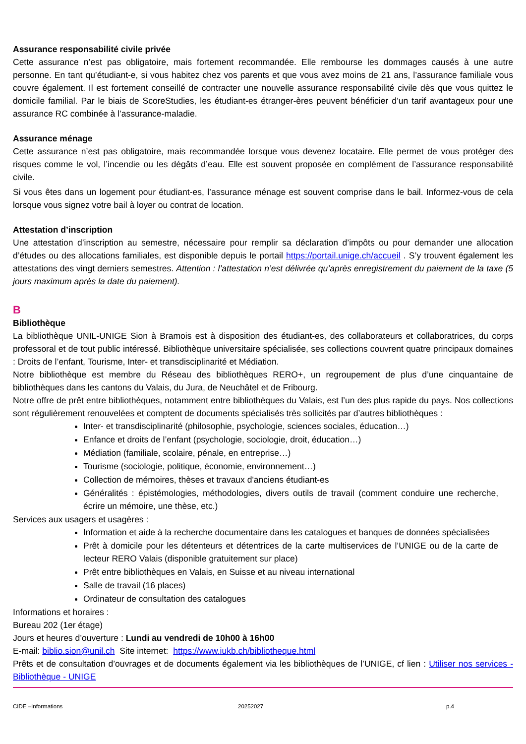Assurance responsabilité civile privée
Cette assurance n’est pas obligatoire, mais fortement recommandée. Elle rembourse les dommages causés à une autre personne. En tant qu’étudiant-e, si vous habitez chez vos parents et que vous avez moins de 21 ans, l’assurance familiale vous couvre également. Il est fortement conseillé de contracter une nouvelle assurance responsabilité civile dès que vous quittez le domicile familial. Par le biais de ScoreStudies, les étudiant-es étranger-ères peuvent bénéficier d’un tarif avantageux pour une assurance RC combinée à l’assurance-maladie.
Assurance ménage
Cette assurance n’est pas obligatoire, mais recommandée lorsque vous devenez locataire. Elle permet de vous protéger des risques comme le vol, l’incendie ou les dégâts d’eau. Elle est souvent proposée en complément de l’assurance responsabilité civile.
Si vous êtes dans un logement pour étudiant-es, l’assurance ménage est souvent comprise dans le bail. Informez-vous de cela lorsque vous signez votre bail à loyer ou contrat de location.
Attestation d’inscription
Une attestation d’inscription au semestre, nécessaire pour remplir sa déclaration d’impôts ou pour demander une allocation d’études ou des allocations familiales, est disponible depuis le portail https://portail.unige.ch/accueil . S’y trouvent également les attestations des vingt derniers semestres. Attention : l’attestation n’est délivrée qu’après enregistrement du paiement de la taxe (5 jours maximum après la date du paiement).
B
Bibliothèque
La bibliothèque UNIL-UNIGE Sion à Bramois est à disposition des étudiant-es, des collaborateurs et collaboratrices, du corps professoral et de tout public intéressé. Bibliothèque universitaire spécialisée, ses collections couvrent quatre principaux domaines : Droits de l’enfant, Tourisme, Inter- et transdisciplinarité et Médiation.
Notre bibliothèque est membre du Réseau des bibliothèques RERO+, un regroupement de plus d’une cinquantaine de bibliothèques dans les cantons du Valais, du Jura, de Neuchâtel et de Fribourg.
Notre offre de prêt entre bibliothèques, notamment entre bibliothèques du Valais, est l’un des plus rapide du pays. Nos collections sont régulièrement renouvelées et comptent de documents spécialisés très sollicités par d’autres bibliothèques :
Inter- et transdisciplinarité (philosophie, psychologie, sciences sociales, éducation…)
Enfance et droits de l’enfant (psychologie, sociologie, droit, éducation…)
Médiation (familiale, scolaire, pénale, en entreprise…)
Tourisme (sociologie, politique, économie, environnement…)
Collection de mémoires, thèses et travaux d'anciens étudiant-es
Généralités : épistémologies, méthodologies, divers outils de travail (comment conduire une recherche, écrire un mémoire, une thèse, etc.)
Services aux usagers et usagères :
Information et aide à la recherche documentaire dans les catalogues et banques de données spécialisées
Prêt à domicile pour les détenteurs et détentrices de la carte multiservices de l’UNIGE ou de la carte de lecteur RERO Valais (disponible gratuitement sur place)
Prêt entre bibliothèques en Valais, en Suisse et au niveau international
Salle de travail (16 places)
Ordinateur de consultation des catalogues
Informations et horaires :
Bureau 202 (1er étage)
Jours et heures d’ouverture : Lundi au vendredi de 10h00 à 16h00
E-mail: biblio.sion@unil.ch Site internet: https://www.iukb.ch/bibliotheque.html
Prêts et de consultation d’ouvrages et de documents également via les bibliothèques de l’UNIGE, cf lien : Utiliser nos services - Bibliothèque - UNIGE
CIDE –Informations 20252027 p.4